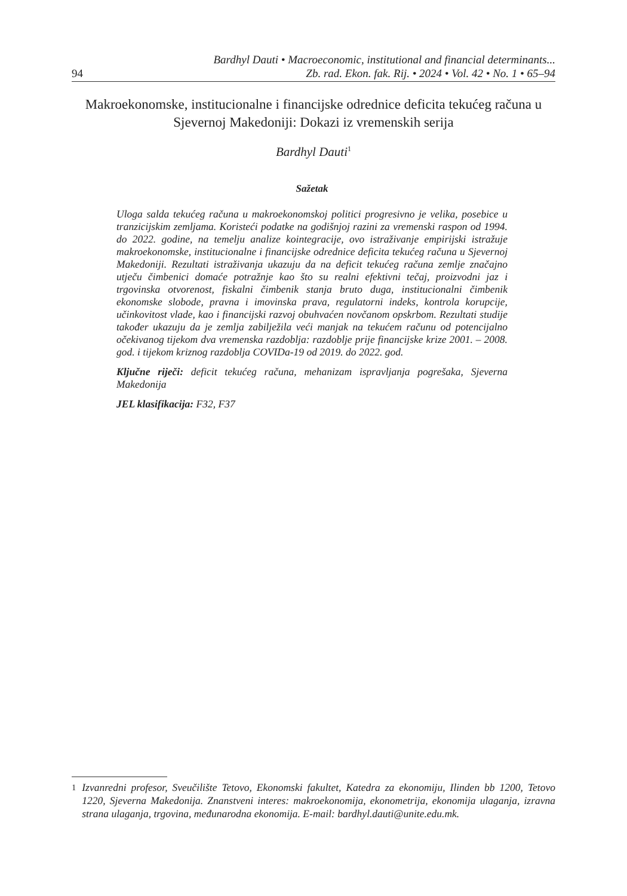94
Bardhyl Dauti • Macroeconomic, institutional and financial determinants...
Zb. rad. Ekon. fak. Rij. • 2024 • Vol. 42 • No. 1 • 65–94
Makroekonomske, institucionalne i financijske odrednice deficita tekućeg računa u Sjevernoj Makedoniji: Dokazi iz vremenskih serija
Bardhyl Dauti<sup>1</sup>
Sažetak
Uloga salda tekućeg računa u makroekonomskoj politici progresivno je velika, posebice u tranzicijskim zemljama. Koristeći podatke na godišnjoj razini za vremenski raspon od 1994. do 2022. godine, na temelju analize kointegracije, ovo istraživanje empirijski istražuje makroekonomske, institucionalne i financijske odrednice deficita tekućeg računa u Sjevernoj Makedoniji. Rezultati istraživanja ukazuju da na deficit tekućeg računa zemlje značajno utječu čimbenici domaće potražnje kao što su realni efektivni tečaj, proizvodni jaz i trgovinska otvorenost, fiskalni čimbenik stanja bruto duga, institucionalni čimbenik ekonomske slobode, pravna i imovinska prava, regulatorni indeks, kontrola korupcije, učinkovitost vlade, kao i financijski razvoj obuhvaćen novčanom opskrbom. Rezultati studije također ukazuju da je zemlja zabilježila veći manjak na tekućem računu od potencijalno očekivanog tijekom dva vremenska razdoblja: razdoblje prije financijske krize 2001. – 2008. god. i tijekom kriznog razdoblja COVIDa-19 od 2019. do 2022. god.
Ključne riječi: deficit tekućeg računa, mehanizam ispravljanja pogrešaka, Sjeverna Makedonija
JEL klasifikacija: F32, F37
<sup>1</sup> Izvanredni profesor, Sveučilište Tetovo, Ekonomski fakultet, Katedra za ekonomiju, Ilinden bb 1200, Tetovo 1220, Sjeverna Makedonija. Znanstveni interes: makroekonomija, ekonometrija, ekonomija ulaganja, izravna strana ulaganja, trgovina, međunarodna ekonomija. E-mail: bardhyl.dauti@unite.edu.mk.